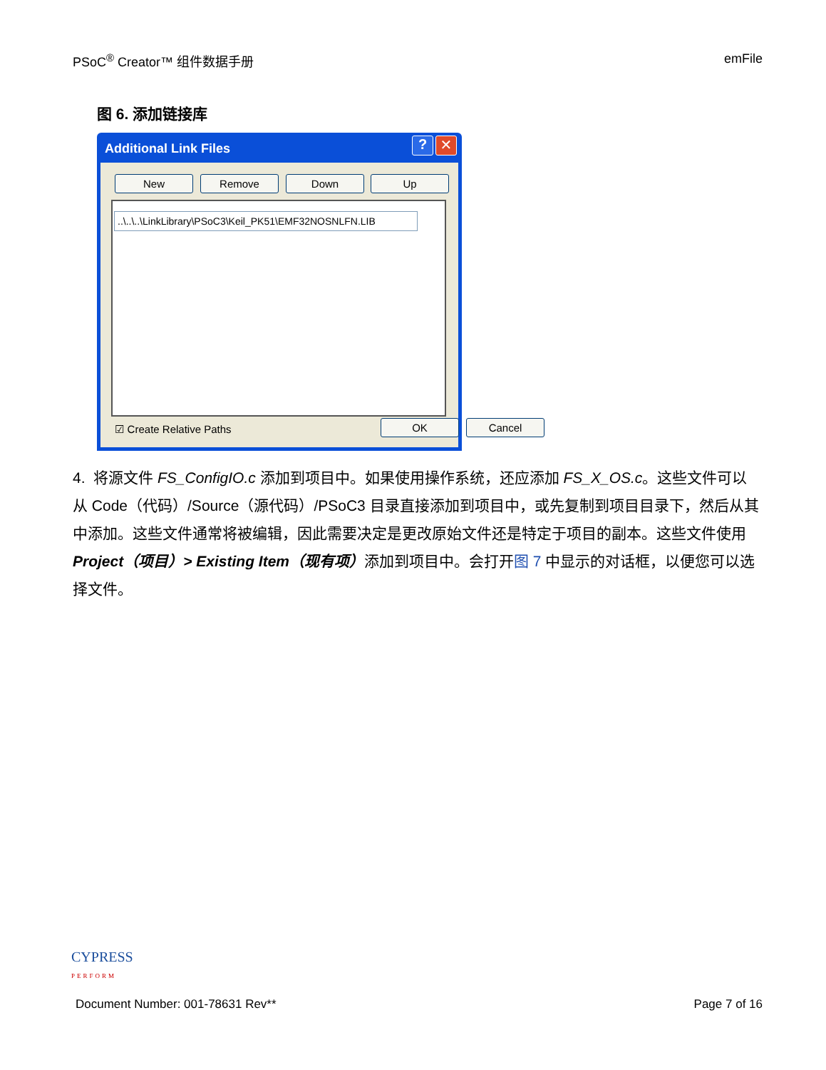PSoC<sup>®</sup> Creator™ 组件数据手册 emFile
图 6. 添加链接库
Additional Link Files
? ✕
New Remove Down Up
..\..\..\LinkLibrary\PSoC3\Keil_PK51\EMF32NOSNLFN.LIB
☑ Create Relative Paths OK Cancel
4. 将源文件 FS_ConfigIO.c 添加到项目中。如果使用操作系统，还应添加 FS_X_OS.c。这些文件可以从 Code（代码）/Source（源代码）/PSoC3 目录直接添加到项目中，或先复制到项目目录下，然后从其中添加。这些文件通常将被编辑，因此需要决定是更改原始文件还是特定于项目的副本。这些文件使用 Project（项目）> Existing Item（现有项）添加到项目中。会打开图 7 中显示的对话框，以便您可以选择文件。
CYPRESS
PERFORM
Document Number: 001-78631 Rev** Page 7 of 16